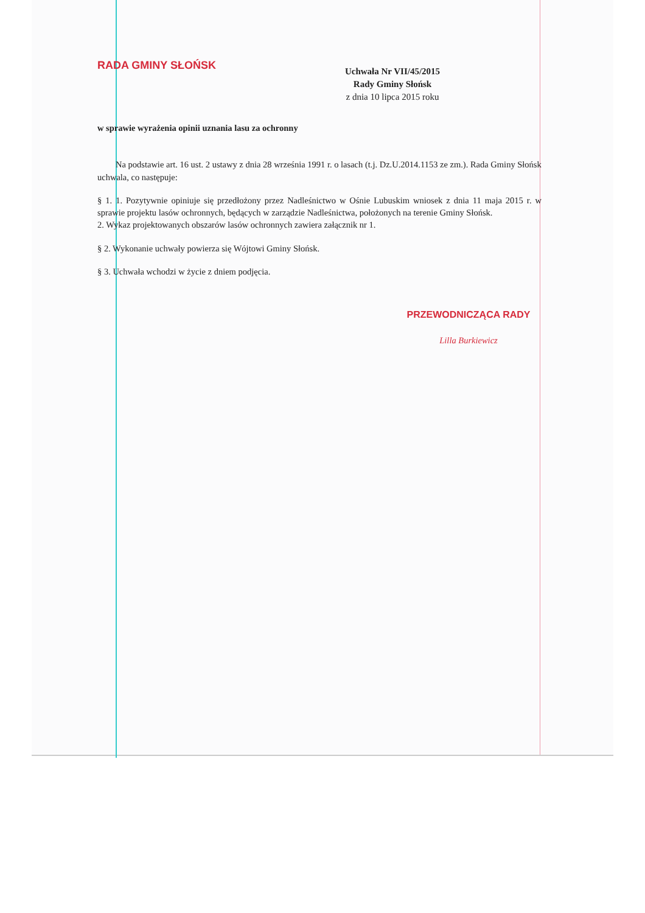RADA GMINY SŁOŃSK
Uchwała Nr VII/45/2015
Rady Gminy Słońsk
z dnia 10 lipca 2015 roku
w sprawie wyrażenia opinii uznania lasu za ochronny
Na podstawie art. 16 ust. 2 ustawy z dnia 28 września 1991 r. o lasach (t.j. Dz.U.2014.1153 ze zm.). Rada Gminy Słońsk uchwala, co następuje:
§ 1. 1. Pozytywnie opiniuje się przedłożony przez Nadleśnictwo w Ośnie Lubuskim wniosek z dnia 11 maja 2015 r. w sprawie projektu lasów ochronnych, będących w zarządzie Nadleśnictwa, położonych na terenie Gminy Słońsk.
2. Wykaz projektowanych obszarów lasów ochronnych zawiera załącznik nr 1.
§ 2. Wykonanie uchwały powierza się Wójtowi Gminy Słońsk.
§ 3. Uchwała wchodzi w życie z dniem podjęcia.
PRZEWODNICZĄCA RADY
Lilla Burkiewicz